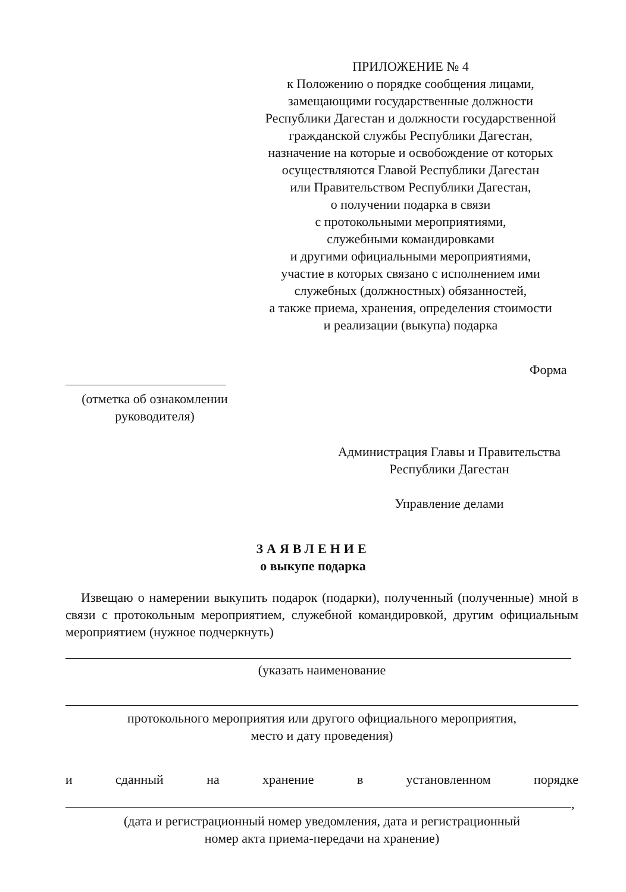ПРИЛОЖЕНИЕ № 4
к Положению о порядке сообщения лицами,
замещающими государственные должности
Республики Дагестан и должности государственной
гражданской службы Республики Дагестан,
назначение на которые и освобождение от которых
осуществляются Главой Республики Дагестан
или Правительством Республики Дагестан,
о получении подарка в связи
с протокольными мероприятиями,
служебными командировками
и другими официальными мероприятиями,
участие в которых связано с исполнением ими
служебных (должностных) обязанностей,
а также приема, хранения, определения стоимости
и реализации (выкупа) подарка
Форма
(отметка об ознакомлении
руководителя)
Администрация Главы и Правительства
Республики Дагестан
Управление делами
ЗАЯВЛЕНИЕ
о выкупе подарка
Извещаю о намерении выкупить подарок (подарки), полученный (полученные) мной в связи с протокольным мероприятием, служебной командировкой, другим официальным мероприятием (нужное подчеркнуть)
(указать наименование
протокольного мероприятия или другого официального мероприятия,
место и дату проведения)
и сданный на хранение в установленном порядке
,
(дата и регистрационный номер уведомления, дата и регистрационный
номер акта приема-передачи на хранение)